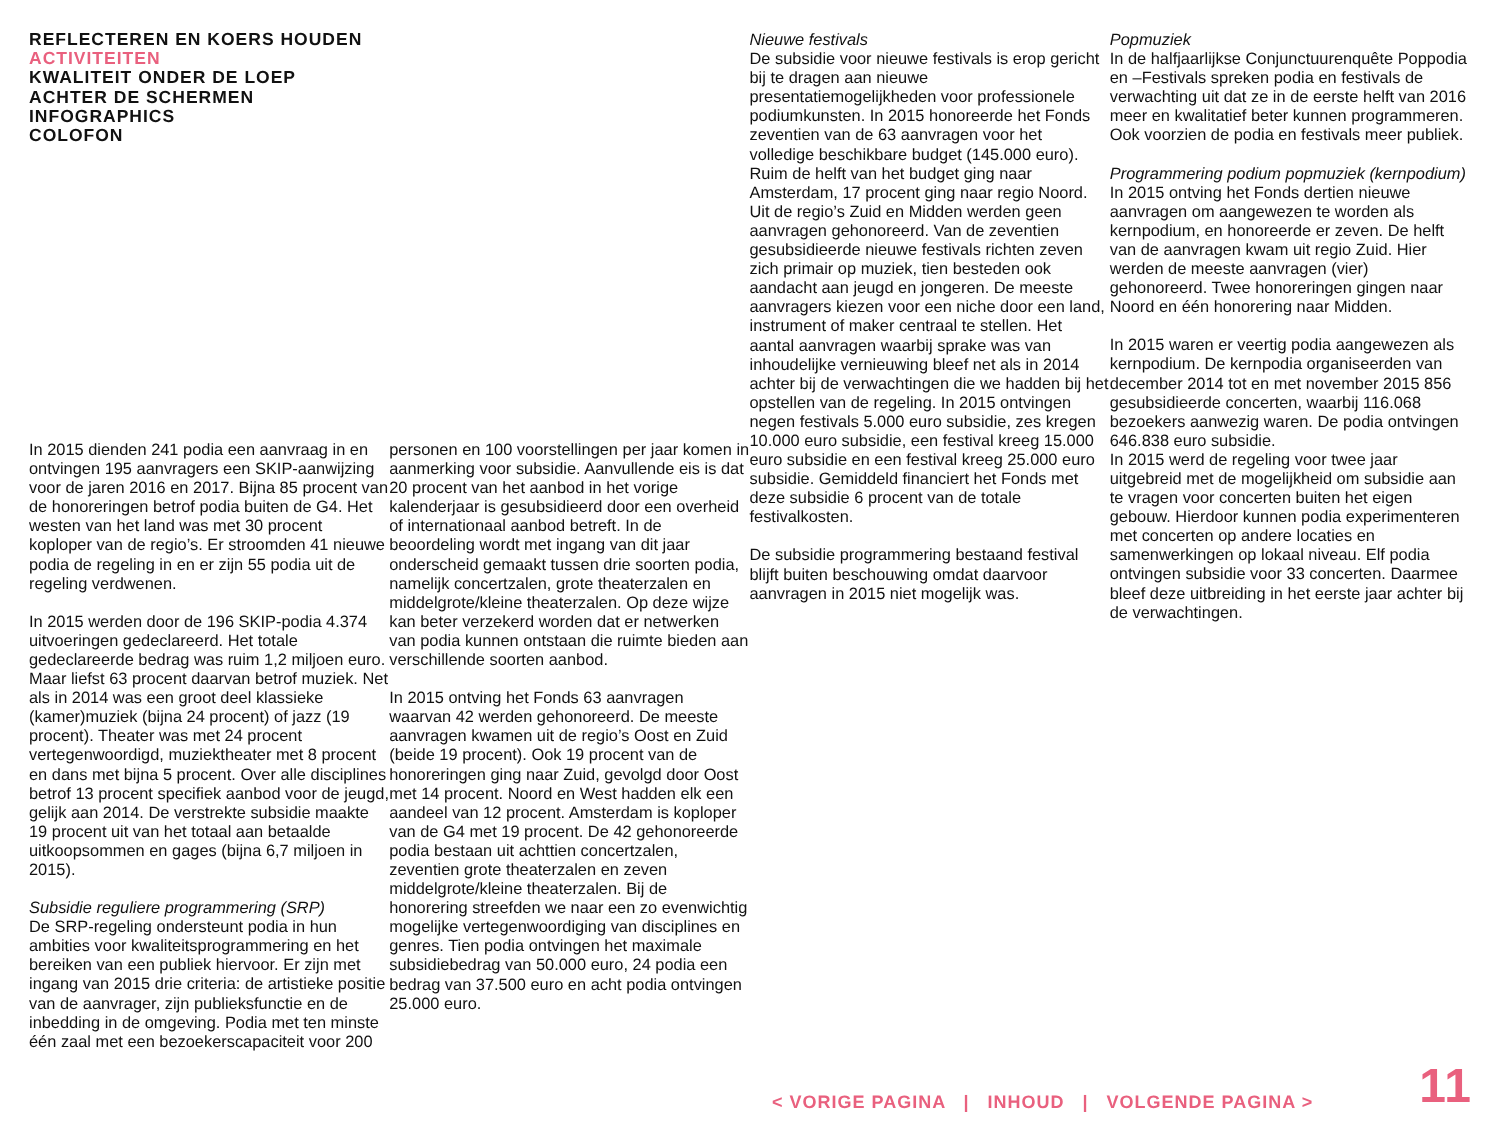REFLECTEREN EN KOERS HOUDEN
ACTIVITEITEN
KWALITEIT ONDER DE LOEP
ACHTER DE SCHERMEN
INFOGRAPHICS
COLOFON
In 2015 dienden 241 podia een aanvraag in en ontvingen 195 aanvragers een SKIP-aanwijzing voor de jaren 2016 en 2017. Bijna 85 procent van de honoreringen betrof podia buiten de G4. Het westen van het land was met 30 procent koploper van de regio’s. Er stroomden 41 nieuwe podia de regeling in en er zijn 55 podia uit de regeling verdwenen.
In 2015 werden door de 196 SKIP-podia 4.374 uitvoeringen gedeclareerd. Het totale gedeclareerde bedrag was ruim 1,2 miljoen euro. Maar liefst 63 procent daarvan betrof muziek. Net als in 2014 was een groot deel klassieke (kamer)muziek (bijna 24 procent) of jazz (19 procent). Theater was met 24 procent vertegenwoordigd, muziektheater met 8 procent en dans met bijna 5 procent. Over alle disciplines betrof 13 procent specifiek aanbod voor de jeugd, gelijk aan 2014. De verstrekte subsidie maakte 19 procent uit van het totaal aan betaalde uitkoopsommen en gages (bijna 6,7 miljoen in 2015).
Subsidie reguliere programmering (SRP)
De SRP-regeling ondersteunt podia in hun ambities voor kwaliteitsprogrammering en het bereiken van een publiek hiervoor. Er zijn met ingang van 2015 drie criteria: de artistieke positie van de aanvrager, zijn publieksfunctie en de inbedding in de omgeving. Podia met ten minste één zaal met een bezoekerscapaciteit voor 200
personen en 100 voorstellingen per jaar komen in aanmerking voor subsidie. Aanvullende eis is dat 20 procent van het aanbod in het vorige kalenderjaar is gesubsidieerd door een overheid of internationaal aanbod betreft. In de beoordeling wordt met ingang van dit jaar onderscheid gemaakt tussen drie soorten podia, namelijk concertzalen, grote theaterzalen en middelgrote/kleine theaterzalen. Op deze wijze kan beter verzekerd worden dat er netwerken van podia kunnen ontstaan die ruimte bieden aan verschillende soorten aanbod.
In 2015 ontving het Fonds 63 aanvragen waarvan 42 werden gehonoreerd. De meeste aanvragen kwamen uit de regio’s Oost en Zuid (beide 19 procent). Ook 19 procent van de honoreringen ging naar Zuid, gevolgd door Oost met 14 procent. Noord en West hadden elk een aandeel van 12 procent. Amsterdam is koploper van de G4 met 19 procent. De 42 gehonoreerde podia bestaan uit achttien concertzalen, zeventien grote theaterzalen en zeven middelgrote/kleine theaterzalen. Bij de honorering streefden we naar een zo evenwichtig mogelijke vertegenwoordiging van disciplines en genres. Tien podia ontvingen het maximale subsidiebedrag van 50.000 euro, 24 podia een bedrag van 37.500 euro en acht podia ontvingen 25.000 euro.
Nieuwe festivals
De subsidie voor nieuwe festivals is erop gericht bij te dragen aan nieuwe presentatiemogelijkheden voor professionele podiumkunsten. In 2015 honoreerde het Fonds zeventien van de 63 aanvragen voor het volledige beschikbare budget (145.000 euro). Ruim de helft van het budget ging naar Amsterdam, 17 procent ging naar regio Noord. Uit de regio’s Zuid en Midden werden geen aanvragen gehonoreerd. Van de zeventien gesubsidieerde nieuwe festivals richten zeven zich primair op muziek, tien besteden ook aandacht aan jeugd en jongeren. De meeste aanvragers kiezen voor een niche door een land, instrument of maker centraal te stellen. Het aantal aanvragen waarbij sprake was van inhoudelijke vernieuwing bleef net als in 2014 achter bij de verwachtingen die we hadden bij het opstellen van de regeling. In 2015 ontvingen negen festivals 5.000 euro subsidie, zes kregen 10.000 euro subsidie, een festival kreeg 15.000 euro subsidie en een festival kreeg 25.000 euro subsidie. Gemiddeld financiert het Fonds met deze subsidie 6 procent van de totale festivalkosten.
De subsidie programmering bestaand festival blijft buiten beschouwing omdat daarvoor aanvragen in 2015 niet mogelijk was.
Popmuziek
In de halfjaarlijkse Conjunctuurenquête Poppodia en –Festivals spreken podia en festivals de verwachting uit dat ze in de eerste helft van 2016 meer en kwalitatief beter kunnen programmeren. Ook voorzien de podia en festivals meer publiek.
Programmering podium popmuziek (kernpodium)
In 2015 ontving het Fonds dertien nieuwe aanvragen om aangewezen te worden als kernpodium, en honoreerde er zeven. De helft van de aanvragen kwam uit regio Zuid. Hier werden de meeste aanvragen (vier) gehonoreerd. Twee honoreringen gingen naar Noord en één honorering naar Midden.
In 2015 waren er veertig podia aangewezen als kernpodium. De kernpodia organiseerden van december 2014 tot en met november 2015 856 gesubsidieerde concerten, waarbij 116.068 bezoekers aanwezig waren. De podia ontvingen 646.838 euro subsidie.
In 2015 werd de regeling voor twee jaar uitgebreid met de mogelijkheid om subsidie aan te vragen voor concerten buiten het eigen gebouw. Hierdoor kunnen podia experimenteren met concerten op andere locaties en samenwerkingen op lokaal niveau. Elf podia ontvingen subsidie voor 33 concerten. Daarmee bleef deze uitbreiding in het eerste jaar achter bij de verwachtingen.
< VORIGE PAGINA | INHOUD | VOLGENDE PAGINA > 11